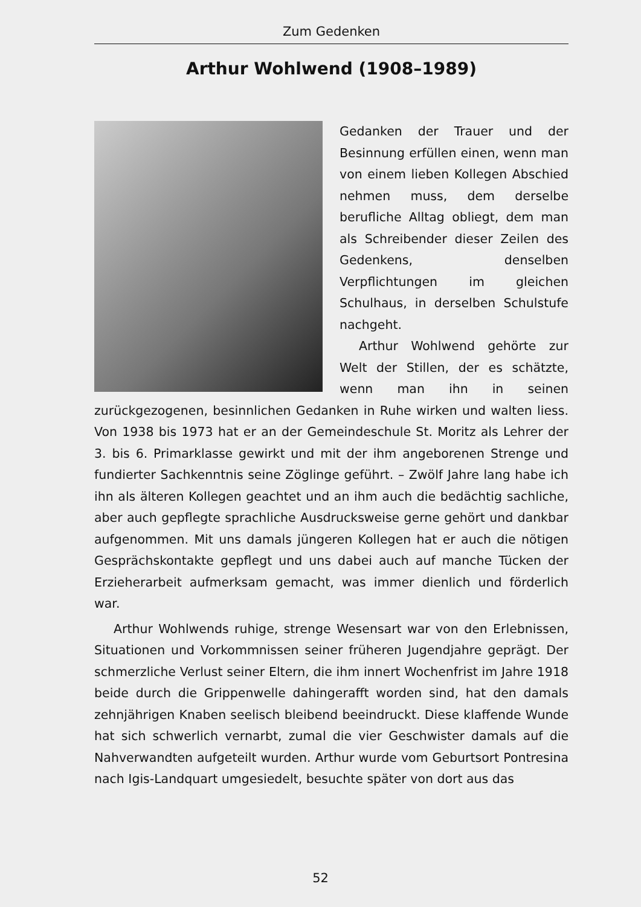Zum Gedenken
Arthur Wohlwend (1908–1989)
Gedanken der Trauer und der Besinnung erfüllen einen, wenn man von einem lieben Kollegen Abschied nehmen muss, dem derselbe berufliche Alltag obliegt, dem man als Schreibender dieser Zeilen des Gedenkens, denselben Verpflichtungen im gleichen Schulhaus, in derselben Schulstufe nachgeht.
Arthur Wohlwend gehörte zur Welt der Stillen, der es schätzte, wenn man ihn in seinen zurückgezogenen, besinnlichen Gedanken in Ruhe wirken und walten liess. Von 1938 bis 1973 hat er an der Gemeindeschule St. Moritz als Lehrer der 3. bis 6. Primarklasse gewirkt und mit der ihm angeborenen Strenge und fundierter Sachkenntnis seine Zöglinge geführt. – Zwölf Jahre lang habe ich ihn als älteren Kollegen geachtet und an ihm auch die bedächtig sachliche, aber auch gepflegte sprachliche Ausdrucksweise gerne gehört und dankbar aufgenommen. Mit uns damals jüngeren Kollegen hat er auch die nötigen Gesprächskontakte gepflegt und uns dabei auch auf manche Tücken der Erzieherarbeit aufmerksam gemacht, was immer dienlich und förderlich war.
Arthur Wohlwends ruhige, strenge Wesensart war von den Erlebnissen, Situationen und Vorkommnissen seiner früheren Jugendjahre geprägt. Der schmerzliche Verlust seiner Eltern, die ihm innert Wochenfrist im Jahre 1918 beide durch die Grippenwelle dahingerafft worden sind, hat den damals zehnjährigen Knaben seelisch bleibend beeindruckt. Diese klaffende Wunde hat sich schwerlich vernarbt, zumal die vier Geschwister damals auf die Nahverwandten aufgeteilt wurden. Arthur wurde vom Geburtsort Pontresina nach Igis-Landquart umgesiedelt, besuchte später von dort aus das
52